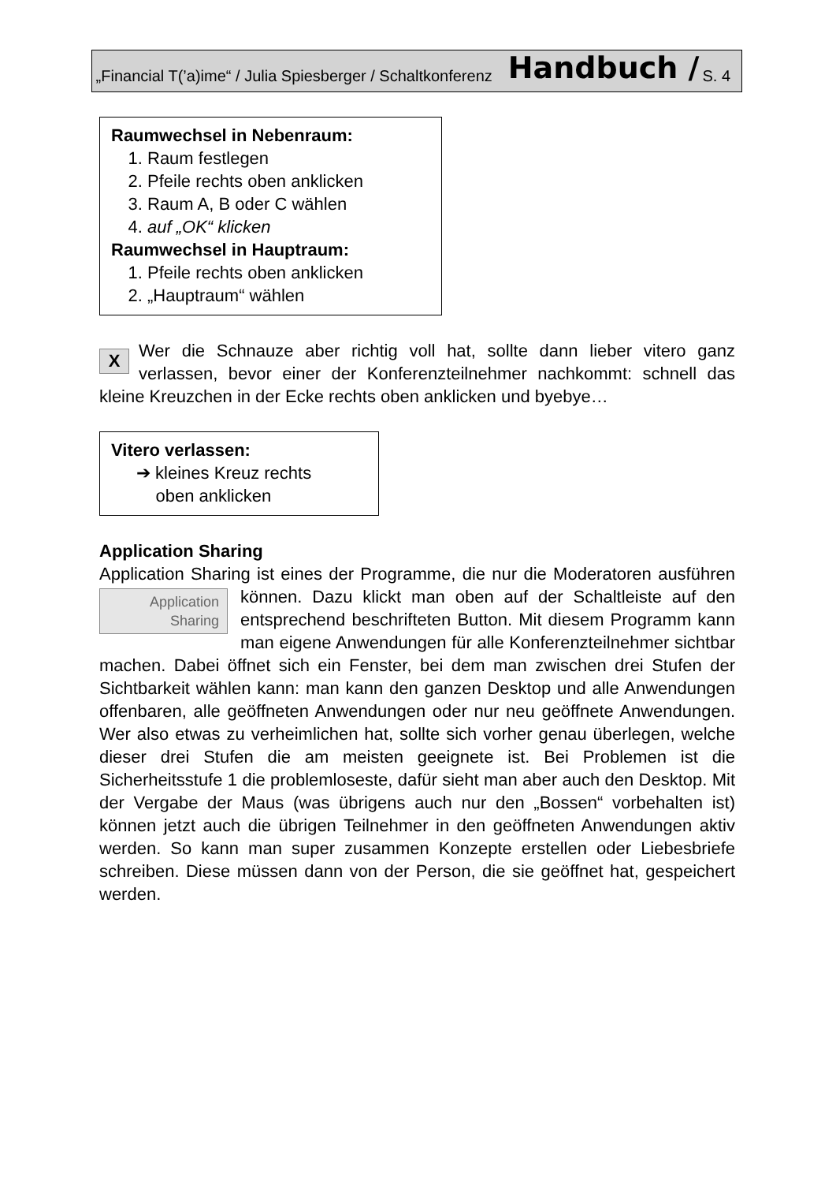„Financial T(’a)ime“ / Julia Spiesberger / Schaltkonferenz Handbuch / S. 4
Raumwechsel in Nebenraum:
1. Raum festlegen
2. Pfeile rechts oben anklicken
3. Raum A, B oder C wählen
4. auf „OK“ klicken
Raumwechsel in Hauptraum:
1. Pfeile rechts oben anklicken
2. „Hauptraum“ wählen
XWer die Schnauze aber richtig voll hat, sollte dann lieber vitero ganz verlassen, bevor einer der Konferenzteilnehmer nachkommt: schnell das kleine Kreuzchen in der Ecke rechts oben anklicken und byebye…
Vitero verlassen:
➔ kleines Kreuz rechts
oben anklicken
Application Sharing
Application Sharing ist eines der Programme, die nur die Moderatoren Application
Sharing ausführen können. Dazu klickt man oben auf der Schaltleiste auf den entsprechend beschrifteten Button. Mit diesem Programm kann man eigene Anwendungen für alle Konferenzteilnehmer sichtbar machen. Dabei öffnet sich ein Fenster, bei dem man zwischen drei Stufen der Sichtbarkeit wählen kann: man kann den ganzen Desktop und alle Anwendungen offenbaren, alle geöffneten Anwendungen oder nur neu geöffnete Anwendungen. Wer also etwas zu verheimlichen hat, sollte sich vorher genau überlegen, welche dieser drei Stufen die am meisten geeignete ist. Bei Problemen ist die Sicherheitsstufe 1 die problemloseste, dafür sieht man aber auch den Desktop. Mit der Vergabe der Maus (was übrigens auch nur den „Bossen“ vorbehalten ist) können jetzt auch die übrigen Teilnehmer in den geöffneten Anwendungen aktiv werden. So kann man super zusammen Konzepte erstellen oder Liebesbriefe schreiben. Diese müssen dann von der Person, die sie geöffnet hat, gespeichert werden.